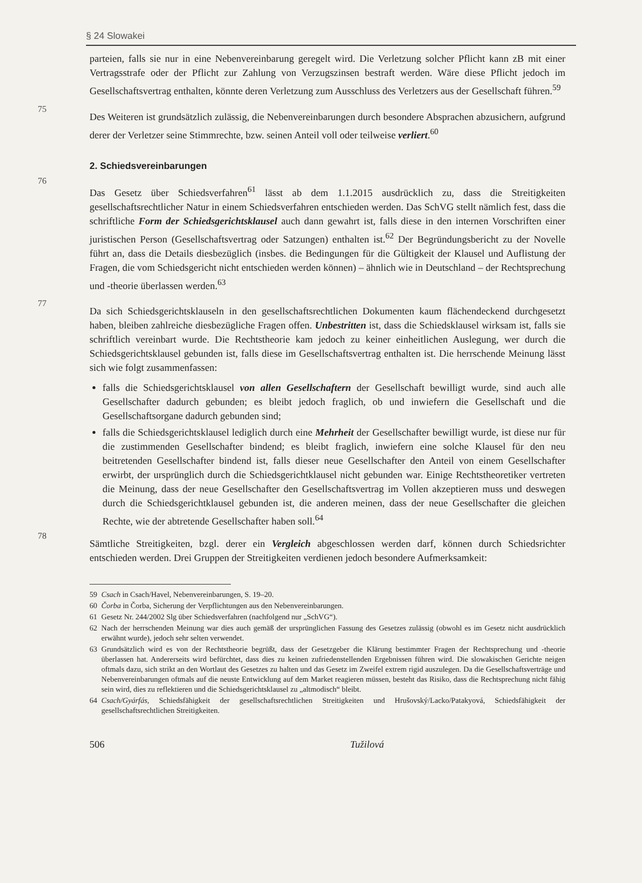§ 24 Slowakei
parteien, falls sie nur in eine Nebenvereinbarung geregelt wird. Die Verletzung solcher Pflicht kann zB mit einer Vertragsstrafe oder der Pflicht zur Zahlung von Verzugszinsen bestraft werden. Wäre diese Pflicht jedoch im Gesellschaftsvertrag enthalten, könnte deren Verletzung zum Ausschluss des Verletzers aus der Gesellschaft führen.<sup>59</sup>
75
Des Weiteren ist grundsätzlich zulässig, die Nebenvereinbarungen durch besondere Absprachen abzusichern, aufgrund derer der Verletzer seine Stimmrechte, bzw. seinen Anteil voll oder teilweise verliert.<sup>60</sup>
2. Schiedsvereinbarungen
76
Das Gesetz über Schiedsverfahren<sup>61</sup> lässt ab dem 1.1.2015 ausdrücklich zu, dass die Streitigkeiten gesellschaftsrechtlicher Natur in einem Schiedsverfahren entschieden werden. Das SchVG stellt nämlich fest, dass die schriftliche Form der Schiedsgerichtsklausel auch dann gewahrt ist, falls diese in den internen Vorschriften einer juristischen Person (Gesellschaftsvertrag oder Satzungen) enthalten ist.<sup>62</sup> Der Begründungsbericht zu der Novelle führt an, dass die Details diesbezüglich (insbes. die Bedingungen für die Gültigkeit der Klausel und Auflistung der Fragen, die vom Schiedsgericht nicht entschieden werden können) – ähnlich wie in Deutschland – der Rechtsprechung und -theorie überlassen werden.<sup>63</sup>
77
Da sich Schiedsgerichtsklauseln in den gesellschaftsrechtlichen Dokumenten kaum flächendeckend durchgesetzt haben, bleiben zahlreiche diesbezügliche Fragen offen. Unbestritten ist, dass die Schiedsklausel wirksam ist, falls sie schriftlich vereinbart wurde. Die Rechtstheorie kam jedoch zu keiner einheitlichen Auslegung, wer durch die Schiedsgerichtsklausel gebunden ist, falls diese im Gesellschaftsvertrag enthalten ist. Die herrschende Meinung lässt sich wie folgt zusammenfassen:
falls die Schiedsgerichtsklausel von allen Gesellschaftern der Gesellschaft bewilligt wurde, sind auch alle Gesellschafter dadurch gebunden; es bleibt jedoch fraglich, ob und inwiefern die Gesellschaft und die Gesellschaftsorgane dadurch gebunden sind;
falls die Schiedsgerichtsklausel lediglich durch eine Mehrheit der Gesellschafter bewilligt wurde, ist diese nur für die zustimmenden Gesellschafter bindend; es bleibt fraglich, inwiefern eine solche Klausel für den neu beitretenden Gesellschafter bindend ist, falls dieser neue Gesellschafter den Anteil von einem Gesellschafter erwirbt, der ursprünglich durch die Schiedsgerichtklausel nicht gebunden war. Einige Rechtstheoretiker vertreten die Meinung, dass der neue Gesellschafter den Gesellschaftsvertrag im Vollen akzeptieren muss und deswegen durch die Schiedsgerichtklausel gebunden ist, die anderen meinen, dass der neue Gesellschafter die gleichen Rechte, wie der abtretende Gesellschafter haben soll.<sup>64</sup>
78
Sämtliche Streitigkeiten, bzgl. derer ein Vergleich abgeschlossen werden darf, können durch Schiedsrichter entschieden werden. Drei Gruppen der Streitigkeiten verdienen jedoch besondere Aufmerksamkeit:
59 Csach in Csach/Havel, Nebenvereinbarungen, S. 19–20.
60 Čorba in Čorba, Sicherung der Verpflichtungen aus den Nebenvereinbarungen.
61 Gesetz Nr. 244/2002 Slg über Schiedsverfahren (nachfolgend nur „SchVG“).
62 Nach der herrschenden Meinung war dies auch gemäß der ursprünglichen Fassung des Gesetzes zulässig (obwohl es im Gesetz nicht ausdrücklich erwähnt wurde), jedoch sehr selten verwendet.
63 Grundsätzlich wird es von der Rechtstheorie begrüßt, dass der Gesetzgeber die Klärung bestimmter Fragen der Rechtsprechung und -theorie überlassen hat. Andererseits wird befürchtet, dass dies zu keinen zufriedenstellenden Ergebnissen führen wird. Die slowakischen Gerichte neigen oftmals dazu, sich strikt an den Wortlaut des Gesetzes zu halten und das Gesetz im Zweifel extrem rigid auszulegen. Da die Gesellschaftsverträge und Nebenvereinbarungen oftmals auf die neuste Entwicklung auf dem Market reagieren müssen, besteht das Risiko, dass die Rechtsprechung nicht fähig sein wird, dies zu reflektieren und die Schiedsgerichtsklausel zu „altmodisch“ bleibt.
64 Csach/Gyárfás, Schiedsfähigkeit der gesellschaftsrechtlichen Streitigkeiten und Hrušovský/Lacko/Patakyová, Schiedsfähigkeit der gesellschaftsrechtlichen Streitigkeiten.
506 Tužilová